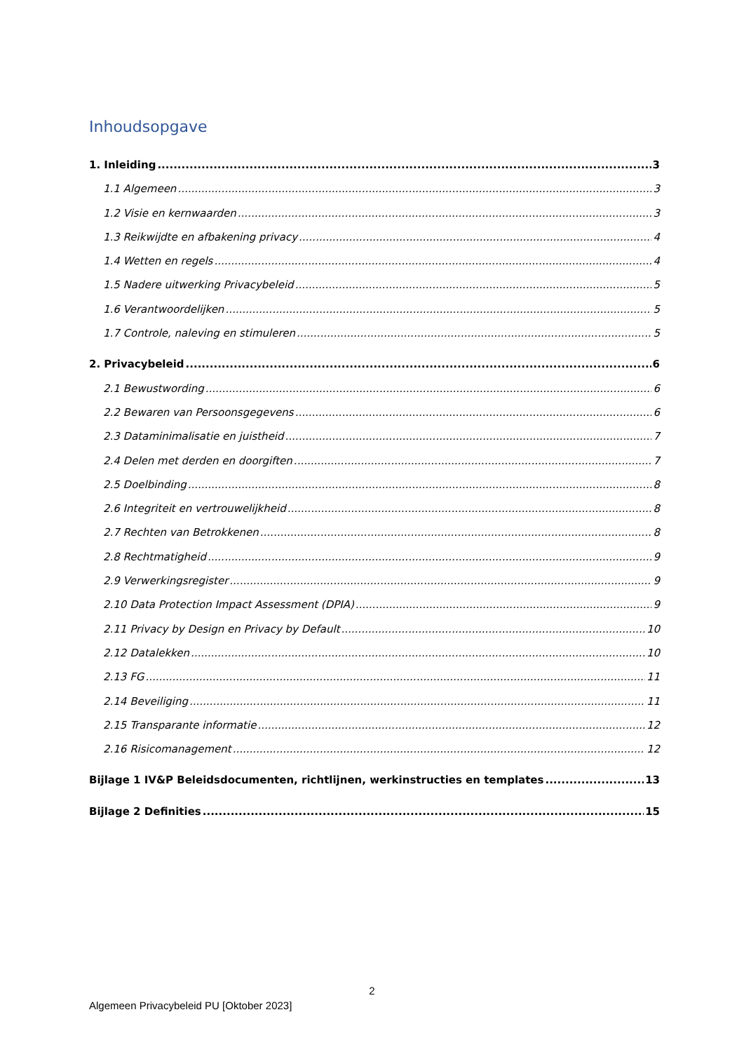Inhoudsopgave
1. Inleiding 3
1.1 Algemeen 3
1.2 Visie en kernwaarden 3
1.3 Reikwijdte en afbakening privacy 4
1.4 Wetten en regels 4
1.5 Nadere uitwerking Privacybeleid 5
1.6 Verantwoordelijken 5
1.7 Controle, naleving en stimuleren 5
2. Privacybeleid 6
2.1 Bewustwording 6
2.2 Bewaren van Persoonsgegevens 6
2.3 Dataminimalisatie en juistheid 7
2.4 Delen met derden en doorgiften 7
2.5 Doelbinding 8
2.6 Integriteit en vertrouwelijkheid 8
2.7 Rechten van Betrokkenen 8
2.8 Rechtmatigheid 9
2.9 Verwerkingsregister 9
2.10 Data Protection Impact Assessment (DPIA) 9
2.11 Privacy by Design en Privacy by Default 10
2.12 Datalekken 10
2.13 FG 11
2.14 Beveiliging 11
2.15 Transparante informatie 12
2.16 Risicomanagement 12
Bijlage 1 IV&P Beleidsdocumenten, richtlijnen, werkinstructies en templates 13
Bijlage 2 Definities 15
2
Algemeen Privacybeleid PU [Oktober 2023]